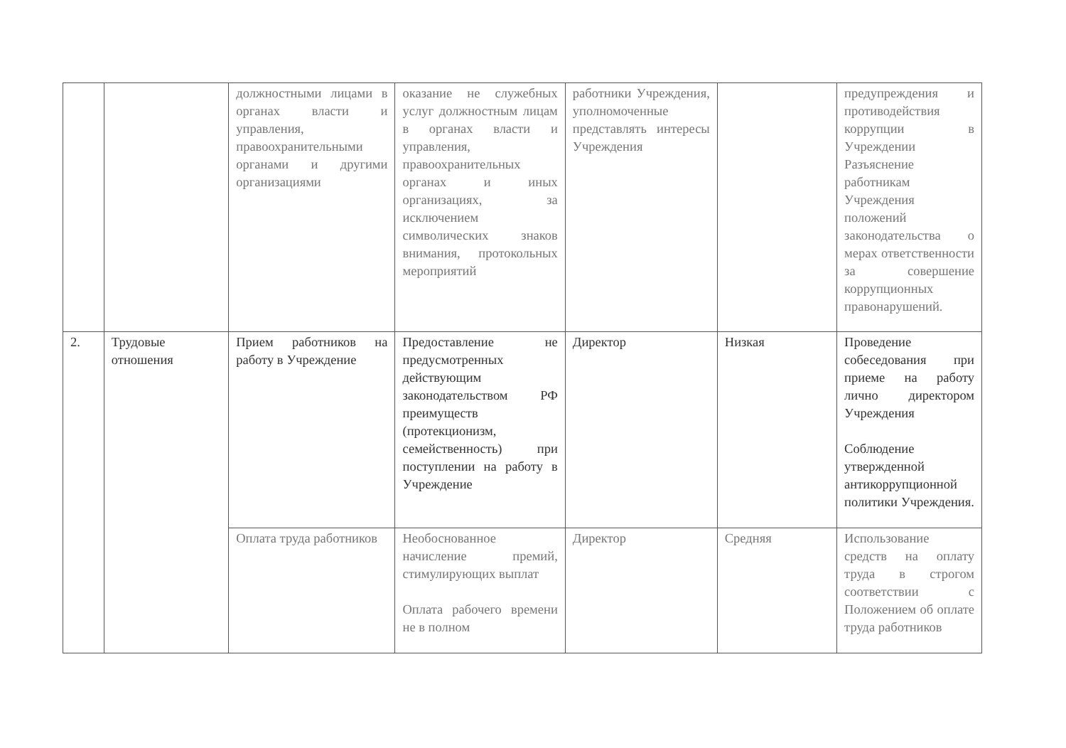| | | должностными лицами в органах власти и управления, правоохранительными органами и другими организациями | оказание не служебных услуг должностным лицам в органах власти и управления, правоохранительных органах и иных организациях, за исключением символических знаков внимания, протокольных мероприятий | работники Учреждения, уполномоченные представлять интересы Учреждения | | предупреждения и противодействия коррупции в Учреждении Разъяснение работникам Учреждения положений законодательства о мерах ответственности за совершение коррупционных правонарушений. |
| 2. | Трудовые отношения | Прием работников на работу в Учреждение | Предоставление не предусмотренных действующим законодательством РФ преимуществ (протекционизм, семейственность) при поступлении на работу в Учреждение | Директор | Низкая | Проведение собеседования при приеме на работу лично директором Учреждения Соблюдение утвержденной антикоррупционной политики Учреждения. |
| | | Оплата труда работников | Необоснованное начисление премий, стимулирующих выплат Оплата рабочего времени не в полном | Директор | Средняя | Использование средств на оплату труда в строгом соответствии с Положением об оплате труда работников |